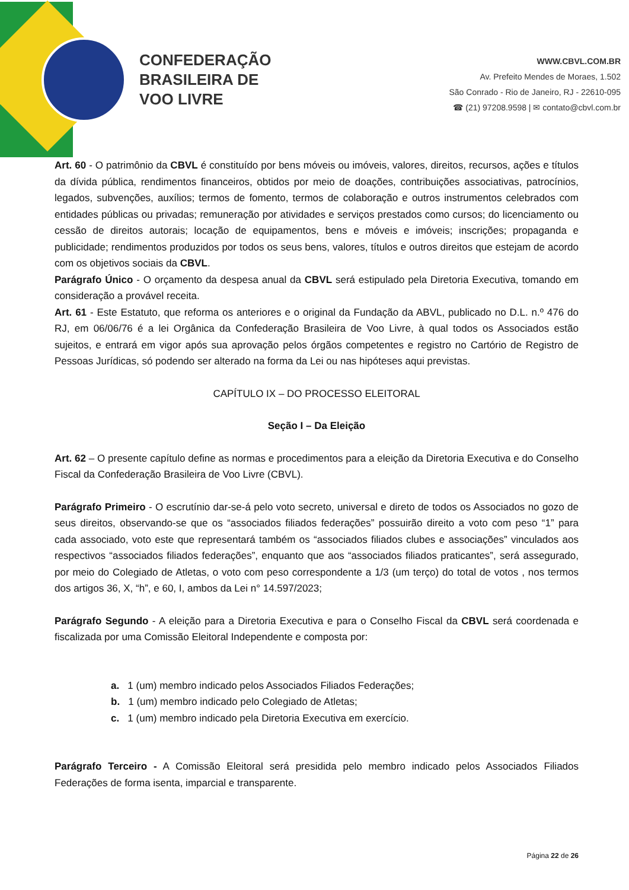CONFEDERAÇÃO
BRASILEIRA DE
VOO LIVRE
WWW.CBVL.COM.BR
Av. Prefeito Mendes de Moraes, 1.502
São Conrado - Rio de Janeiro, RJ - 22610-095
☎ (21) 97208.9598 | ✉ contato@cbvl.com.br
Art. 60 - O patrimônio da CBVL é constituído por bens móveis ou imóveis, valores, direitos, recursos, ações e títulos da dívida pública, rendimentos financeiros, obtidos por meio de doações, contribuições associativas, patrocínios, legados, subvenções, auxílios; termos de fomento, termos de colaboração e outros instrumentos celebrados com entidades públicas ou privadas; remuneração por atividades e serviços prestados como cursos; do licenciamento ou cessão de direitos autorais; locação de equipamentos, bens e móveis e imóveis; inscrições; propaganda e publicidade; rendimentos produzidos por todos os seus bens, valores, títulos e outros direitos que estejam de acordo com os objetivos sociais da CBVL.
Parágrafo Único - O orçamento da despesa anual da CBVL será estipulado pela Diretoria Executiva, tomando em consideração a provável receita.
Art. 61 - Este Estatuto, que reforma os anteriores e o original da Fundação da ABVL, publicado no D.L. n.º 476 do RJ, em 06/06/76 é a lei Orgânica da Confederação Brasileira de Voo Livre, à qual todos os Associados estão sujeitos, e entrará em vigor após sua aprovação pelos órgãos competentes e registro no Cartório de Registro de Pessoas Jurídicas, só podendo ser alterado na forma da Lei ou nas hipóteses aqui previstas.
CAPÍTULO IX – DO PROCESSO ELEITORAL
Seção I – Da Eleição
Art. 62 – O presente capítulo define as normas e procedimentos para a eleição da Diretoria Executiva e do Conselho Fiscal da Confederação Brasileira de Voo Livre (CBVL).
Parágrafo Primeiro - O escrutínio dar-se-á pelo voto secreto, universal e direto de todos os Associados no gozo de seus direitos, observando-se que os “associados filiados federações” possuirão direito a voto com peso “1” para cada associado, voto este que representará também os “associados filiados clubes e associações” vinculados aos respectivos “associados filiados federações”, enquanto que aos “associados filiados praticantes”, será assegurado, por meio do Colegiado de Atletas, o voto com peso correspondente a 1/3 (um terço) do total de votos , nos termos dos artigos 36, X, “h”, e 60, I, ambos da Lei n° 14.597/2023;
Parágrafo Segundo - A eleição para a Diretoria Executiva e para o Conselho Fiscal da CBVL será coordenada e fiscalizada por uma Comissão Eleitoral Independente e composta por:
a. 1 (um) membro indicado pelos Associados Filiados Federações;
b. 1 (um) membro indicado pelo Colegiado de Atletas;
c. 1 (um) membro indicado pela Diretoria Executiva em exercício.
Parágrafo Terceiro - A Comissão Eleitoral será presidida pelo membro indicado pelos Associados Filiados Federações de forma isenta, imparcial e transparente.
Página 22 de 26